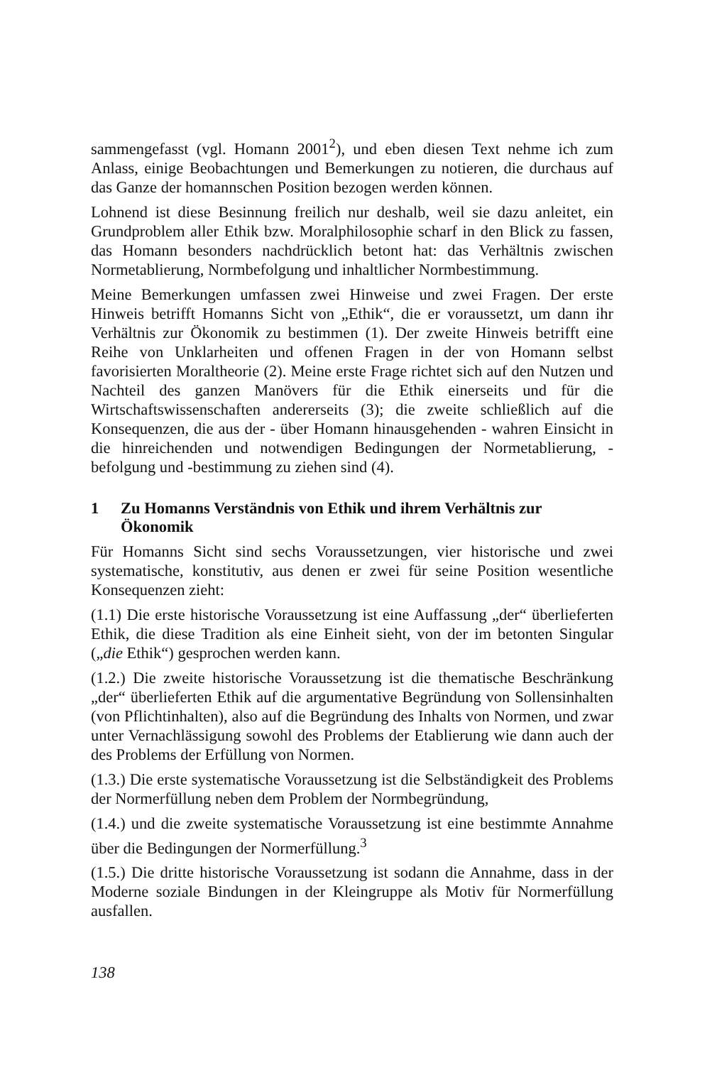sammengefasst (vgl. Homann 2001<sup>2</sup>), und eben diesen Text nehme ich zum Anlass, einige Beobachtungen und Bemerkungen zu notieren, die durchaus auf das Ganze der homannschen Position bezogen werden können.
Lohnend ist diese Besinnung freilich nur deshalb, weil sie dazu anleitet, ein Grundproblem aller Ethik bzw. Moralphilosophie scharf in den Blick zu fassen, das Homann besonders nachdrücklich betont hat: das Verhältnis zwischen Normetablierung, Normbefolgung und inhaltlicher Normbestimmung.
Meine Bemerkungen umfassen zwei Hinweise und zwei Fragen. Der erste Hinweis betrifft Homanns Sicht von „Ethik“, die er voraussetzt, um dann ihr Verhältnis zur Ökonomik zu bestimmen (1). Der zweite Hinweis betrifft eine Reihe von Unklarheiten und offenen Fragen in der von Homann selbst favorisierten Moraltheorie (2). Meine erste Frage richtet sich auf den Nutzen und Nachteil des ganzen Manövers für die Ethik einerseits und für die Wirtschaftswissenschaften andererseits (3); die zweite schließlich auf die Konsequenzen, die aus der - über Homann hinausgehenden - wahren Einsicht in die hinreichenden und notwendigen Bedingungen der Normetablierung, -befolgung und -bestimmung zu ziehen sind (4).
1 Zu Homanns Verständnis von Ethik und ihrem Verhältnis zur Ökonomik
Für Homanns Sicht sind sechs Voraussetzungen, vier historische und zwei systematische, konstitutiv, aus denen er zwei für seine Position wesentliche Konsequenzen zieht:
(1.1) Die erste historische Voraussetzung ist eine Auffassung „der“ überlieferten Ethik, die diese Tradition als eine Einheit sieht, von der im betonten Singular („die Ethik“) gesprochen werden kann.
(1.2.) Die zweite historische Voraussetzung ist die thematische Beschränkung „der“ überlieferten Ethik auf die argumentative Begründung von Sollensinhalten (von Pflichtinhalten), also auf die Begründung des Inhalts von Normen, und zwar unter Vernachlässigung sowohl des Problems der Etablierung wie dann auch der des Problems der Erfüllung von Normen.
(1.3.) Die erste systematische Voraussetzung ist die Selbständigkeit des Problems der Normerfüllung neben dem Problem der Normbegründung,
(1.4.) und die zweite systematische Voraussetzung ist eine bestimmte Annahme über die Bedingungen der Normerfüllung.<sup>3</sup>
(1.5.) Die dritte historische Voraussetzung ist sodann die Annahme, dass in der Moderne soziale Bindungen in der Kleingruppe als Motiv für Normerfüllung ausfallen.
138